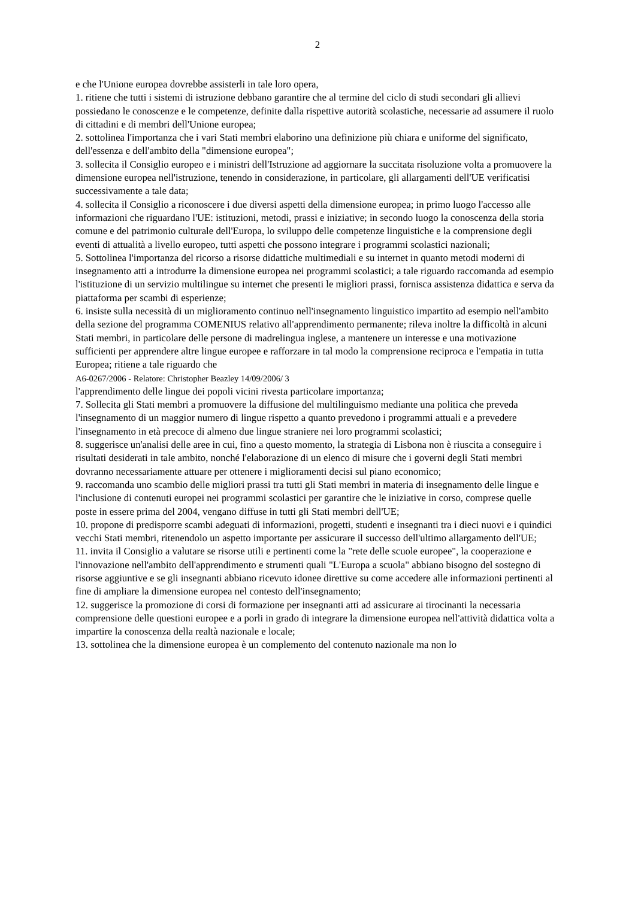2
e che l'Unione europea dovrebbe assisterli in tale loro opera,
1. ritiene che tutti i sistemi di istruzione debbano garantire che al termine del ciclo di studi secondari gli allievi possiedano le conoscenze e le competenze, definite dalla rispettive autorità scolastiche, necessarie ad assumere il ruolo di cittadini e di membri dell'Unione europea;
2. sottolinea l'importanza che i vari Stati membri elaborino una definizione più chiara e uniforme del significato, dell'essenza e dell'ambito della "dimensione europea";
3. sollecita il Consiglio europeo e i ministri dell'Istruzione ad aggiornare la succitata risoluzione volta a promuovere la dimensione europea nell'istruzione, tenendo in considerazione, in particolare, gli allargamenti dell'UE verificatisi successivamente a tale data;
4. sollecita il Consiglio a riconoscere i due diversi aspetti della dimensione europea; in primo luogo l'accesso alle informazioni che riguardano l'UE: istituzioni, metodi, prassi e iniziative; in secondo luogo la conoscenza della storia comune e del patrimonio culturale dell'Europa, lo sviluppo delle competenze linguistiche e la comprensione degli eventi di attualità a livello europeo, tutti aspetti che possono integrare i programmi scolastici nazionali;
5. Sottolinea l'importanza del ricorso a risorse didattiche multimediali e su internet in quanto metodi moderni di insegnamento atti a introdurre la dimensione europea nei programmi scolastici; a tale riguardo raccomanda ad esempio l'istituzione di un servizio multilingue su internet che presenti le migliori prassi, fornisca assistenza didattica e serva da piattaforma per scambi di esperienze;
6. insiste sulla necessità di un miglioramento continuo nell'insegnamento linguistico impartito ad esempio nell'ambito della sezione del programma COMENIUS relativo all'apprendimento permanente; rileva inoltre la difficoltà in alcuni Stati membri, in particolare delle persone di madrelingua inglese, a mantenere un interesse e una motivazione sufficienti per apprendere altre lingue europee e rafforzare in tal modo la comprensione reciproca e l'empatia in tutta Europea; ritiene a tale riguardo che
A6-0267/2006 - Relatore: Christopher Beazley 14/09/2006/ 3
l'apprendimento delle lingue dei popoli vicini rivesta particolare importanza;
7. Sollecita gli Stati membri a promuovere la diffusione del multilinguismo mediante una politica che preveda l'insegnamento di un maggior numero di lingue rispetto a quanto prevedono i programmi attuali e a prevedere l'insegnamento in età precoce di almeno due lingue straniere nei loro programmi scolastici;
8. suggerisce un'analisi delle aree in cui, fino a questo momento, la strategia di Lisbona non è riuscita a conseguire i risultati desiderati in tale ambito, nonché l'elaborazione di un elenco di misure che i governi degli Stati membri dovranno necessariamente attuare per ottenere i miglioramenti decisi sul piano economico;
9. raccomanda uno scambio delle migliori prassi tra tutti gli Stati membri in materia di insegnamento delle lingue e l'inclusione di contenuti europei nei programmi scolastici per garantire che le iniziative in corso, comprese quelle poste in essere prima del 2004, vengano diffuse in tutti gli Stati membri dell'UE;
10. propone di predisporre scambi adeguati di informazioni, progetti, studenti e insegnanti tra i dieci nuovi e i quindici vecchi Stati membri, ritenendolo un aspetto importante per assicurare il successo dell'ultimo allargamento dell'UE;
11. invita il Consiglio a valutare se risorse utili e pertinenti come la "rete delle scuole europee", la cooperazione e l'innovazione nell'ambito dell'apprendimento e strumenti quali "L'Europa a scuola" abbiano bisogno del sostegno di risorse aggiuntive e se gli insegnanti abbiano ricevuto idonee direttive su come accedere alle informazioni pertinenti al fine di ampliare la dimensione europea nel contesto dell'insegnamento;
12. suggerisce la promozione di corsi di formazione per insegnanti atti ad assicurare ai tirocinanti la necessaria comprensione delle questioni europee e a porli in grado di integrare la dimensione europea nell'attività didattica volta a impartire la conoscenza della realtà nazionale e locale;
13. sottolinea che la dimensione europea è un complemento del contenuto nazionale ma non lo